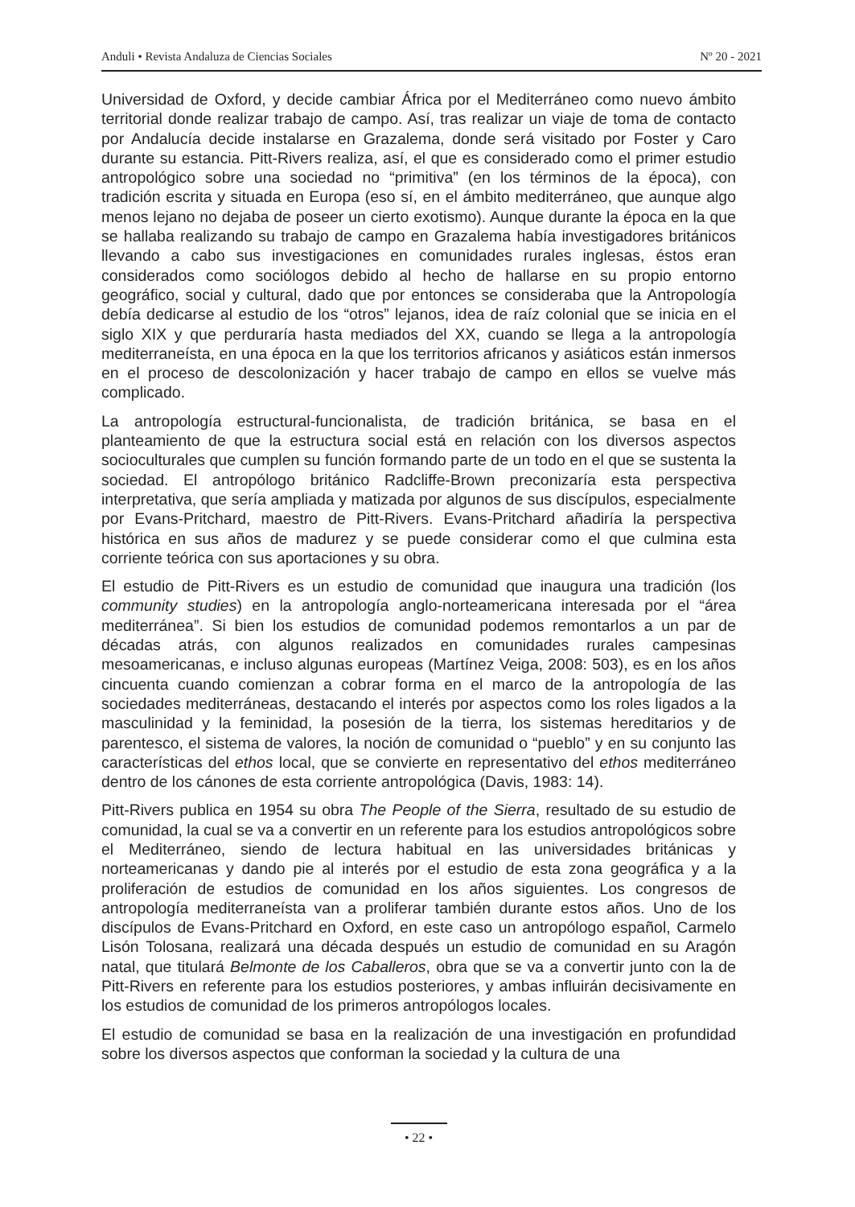Anduli • Revista Andaluza de Ciencias Sociales Nº 20 - 2021
Universidad de Oxford, y decide cambiar África por el Mediterráneo como nuevo ámbito territorial donde realizar trabajo de campo. Así, tras realizar un viaje de toma de contacto por Andalucía decide instalarse en Grazalema, donde será visitado por Foster y Caro durante su estancia. Pitt-Rivers realiza, así, el que es considerado como el primer estudio antropológico sobre una sociedad no “primitiva” (en los términos de la época), con tradición escrita y situada en Europa (eso sí, en el ámbito mediterráneo, que aunque algo menos lejano no dejaba de poseer un cierto exotismo). Aunque durante la época en la que se hallaba realizando su trabajo de campo en Grazalema había investigadores británicos llevando a cabo sus investigaciones en comunidades rurales inglesas, éstos eran considerados como sociólogos debido al hecho de hallarse en su propio entorno geográfico, social y cultural, dado que por entonces se consideraba que la Antropología debía dedicarse al estudio de los “otros” lejanos, idea de raíz colonial que se inicia en el siglo XIX y que perduraría hasta mediados del XX, cuando se llega a la antropología mediterraneísta, en una época en la que los territorios africanos y asiáticos están inmersos en el proceso de descolonización y hacer trabajo de campo en ellos se vuelve más complicado.
La antropología estructural-funcionalista, de tradición británica, se basa en el planteamiento de que la estructura social está en relación con los diversos aspectos socioculturales que cumplen su función formando parte de un todo en el que se sustenta la sociedad. El antropólogo británico Radcliffe-Brown preconizaría esta perspectiva interpretativa, que sería ampliada y matizada por algunos de sus discípulos, especialmente por Evans-Pritchard, maestro de Pitt-Rivers. Evans-Pritchard añadiría la perspectiva histórica en sus años de madurez y se puede considerar como el que culmina esta corriente teórica con sus aportaciones y su obra.
El estudio de Pitt-Rivers es un estudio de comunidad que inaugura una tradición (los community studies) en la antropología anglo-norteamericana interesada por el “área mediterránea”. Si bien los estudios de comunidad podemos remontarlos a un par de décadas atrás, con algunos realizados en comunidades rurales campesinas mesoamericanas, e incluso algunas europeas (Martínez Veiga, 2008: 503), es en los años cincuenta cuando comienzan a cobrar forma en el marco de la antropología de las sociedades mediterráneas, destacando el interés por aspectos como los roles ligados a la masculinidad y la feminidad, la posesión de la tierra, los sistemas hereditarios y de parentesco, el sistema de valores, la noción de comunidad o “pueblo” y en su conjunto las características del ethos local, que se convierte en representativo del ethos mediterráneo dentro de los cánones de esta corriente antropológica (Davis, 1983: 14).
Pitt-Rivers publica en 1954 su obra The People of the Sierra, resultado de su estudio de comunidad, la cual se va a convertir en un referente para los estudios antropológicos sobre el Mediterráneo, siendo de lectura habitual en las universidades británicas y norteamericanas y dando pie al interés por el estudio de esta zona geográfica y a la proliferación de estudios de comunidad en los años siguientes. Los congresos de antropología mediterraneísta van a proliferar también durante estos años. Uno de los discípulos de Evans-Pritchard en Oxford, en este caso un antropólogo español, Carmelo Lisón Tolosana, realizará una década después un estudio de comunidad en su Aragón natal, que titulará Belmonte de los Caballeros, obra que se va a convertir junto con la de Pitt-Rivers en referente para los estudios posteriores, y ambas influirán decisivamente en los estudios de comunidad de los primeros antropólogos locales.
El estudio de comunidad se basa en la realización de una investigación en profundidad sobre los diversos aspectos que conforman la sociedad y la cultura de una
• 22 •